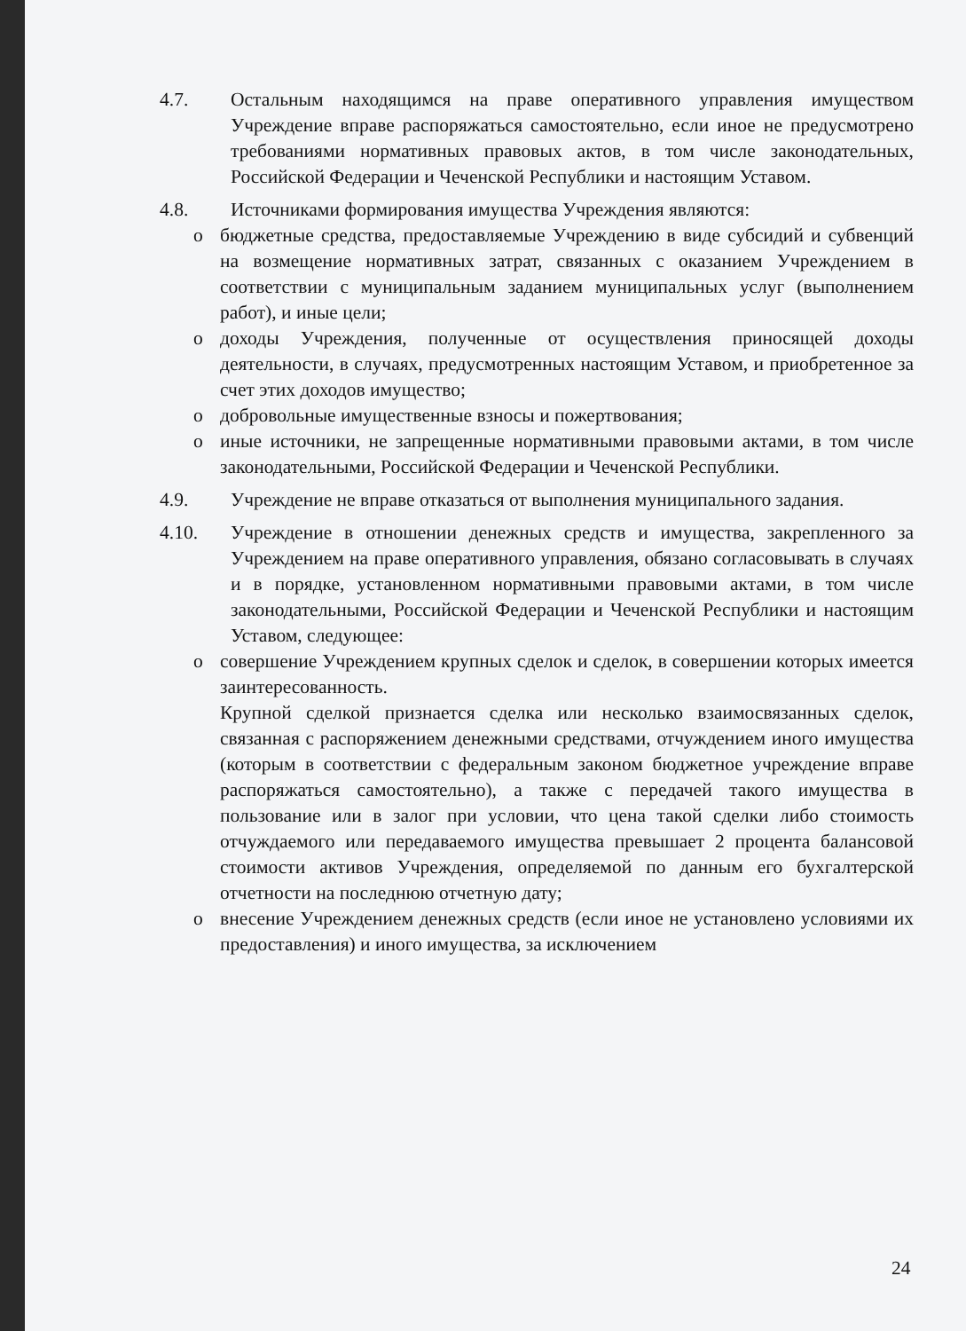4.7. Остальным находящимся на праве оперативного управления имуществом Учреждение вправе распоряжаться самостоятельно, если иное не предусмотрено требованиями нормативных правовых актов, в том числе законодательных, Российской Федерации и Чеченской Республики и настоящим Уставом.
4.8. Источниками формирования имущества Учреждения являются:
o бюджетные средства, предоставляемые Учреждению в виде субсидий и субвенций на возмещение нормативных затрат, связанных с оказанием Учреждением в соответствии с муниципальным заданием муниципальных услуг (выполнением работ), и иные цели;
o доходы Учреждения, полученные от осуществления приносящей доходы деятельности, в случаях, предусмотренных настоящим Уставом, и приобретенное за счет этих доходов имущество;
o добровольные имущественные взносы и пожертвования;
o иные источники, не запрещенные нормативными правовыми актами, в том числе законодательными, Российской Федерации и Чеченской Республики.
4.9. Учреждение не вправе отказаться от выполнения муниципального задания.
4.10. Учреждение в отношении денежных средств и имущества, закрепленного за Учреждением на праве оперативного управления, обязано согласовывать в случаях и в порядке, установленном нормативными правовыми актами, в том числе законодательными, Российской Федерации и Чеченской Республики и настоящим Уставом, следующее:
o совершение Учреждением крупных сделок и сделок, в совершении которых имеется заинтересованность.
Крупной сделкой признается сделка или несколько взаимосвязанных сделок, связанная с распоряжением денежными средствами, отчуждением иного имущества (которым в соответствии с федеральным законом бюджетное учреждение вправе распоряжаться самостоятельно), а также с передачей такого имущества в пользование или в залог при условии, что цена такой сделки либо стоимость отчуждаемого или передаваемого имущества превышает 2 процента балансовой стоимости активов Учреждения, определяемой по данным его бухгалтерской отчетности на последнюю отчетную дату;
o внесение Учреждением денежных средств (если иное не установлено условиями их предоставления) и иного имущества, за исключением
24